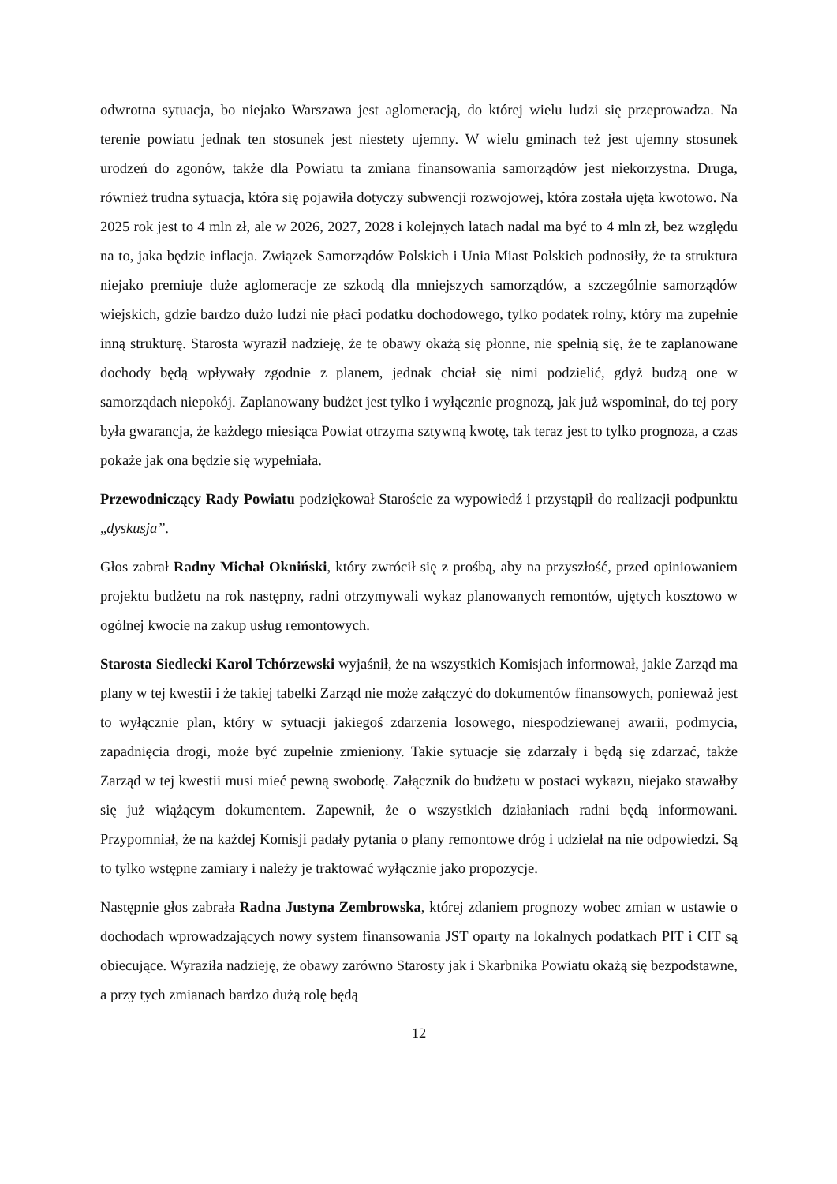odwrotna sytuacja, bo niejako Warszawa jest aglomeracją, do której wielu ludzi się przeprowadza. Na terenie powiatu jednak ten stosunek jest niestety ujemny. W wielu gminach też jest ujemny stosunek urodzeń do zgonów, także dla Powiatu ta zmiana finansowania samorządów jest niekorzystna. Druga, również trudna sytuacja, która się pojawiła dotyczy subwencji rozwojowej, która została ujęta kwotowo. Na 2025 rok jest to 4 mln zł, ale w 2026, 2027, 2028 i kolejnych latach nadal ma być to 4 mln zł, bez względu na to, jaka będzie inflacja. Związek Samorządów Polskich i Unia Miast Polskich podnosiły, że ta struktura niejako premiuje duże aglomeracje ze szkodą dla mniejszych samorządów, a szczególnie samorządów wiejskich, gdzie bardzo dużo ludzi nie płaci podatku dochodowego, tylko podatek rolny, który ma zupełnie inną strukturę. Starosta wyraził nadzieję, że te obawy okażą się płonne, nie spełnią się, że te zaplanowane dochody będą wpływały zgodnie z planem, jednak chciał się nimi podzielić, gdyż budzą one w samorządach niepokój. Zaplanowany budżet jest tylko i wyłącznie prognozą, jak już wspominał, do tej pory była gwarancja, że każdego miesiąca Powiat otrzyma sztywną kwotę, tak teraz jest to tylko prognoza, a czas pokaże jak ona będzie się wypełniała.
Przewodniczący Rady Powiatu podziękował Staroście za wypowiedź i przystąpił do realizacji podpunktu „dyskusja”.
Głos zabrał Radny Michał Okniński, który zwrócił się z prośbą, aby na przyszłość, przed opiniowaniem projektu budżetu na rok następny, radni otrzymywali wykaz planowanych remontów, ujętych kosztowo w ogólnej kwocie na zakup usług remontowych.
Starosta Siedlecki Karol Tchórzewski wyjaśnił, że na wszystkich Komisjach informował, jakie Zarząd ma plany w tej kwestii i że takiej tabelki Zarząd nie może załączyć do dokumentów finansowych, ponieważ jest to wyłącznie plan, który w sytuacji jakiegoś zdarzenia losowego, niespodziewanej awarii, podmycia, zapadnięcia drogi, może być zupełnie zmieniony. Takie sytuacje się zdarzały i będą się zdarzać, także Zarząd w tej kwestii musi mieć pewną swobodę. Załącznik do budżetu w postaci wykazu, niejako stawałby się już wiążącym dokumentem. Zapewnił, że o wszystkich działaniach radni będą informowani. Przypomniał, że na każdej Komisji padały pytania o plany remontowe dróg i udzielał na nie odpowiedzi. Są to tylko wstępne zamiary i należy je traktować wyłącznie jako propozycje.
Następnie głos zabrała Radna Justyna Zembrowska, której zdaniem prognozy wobec zmian w ustawie o dochodach wprowadzających nowy system finansowania JST oparty na lokalnych podatkach PIT i CIT są obiecujące. Wyraziła nadzieję, że obawy zarówno Starosty jak i Skarbnika Powiatu okażą się bezpodstawne, a przy tych zmianach bardzo dużą rolę będą
12